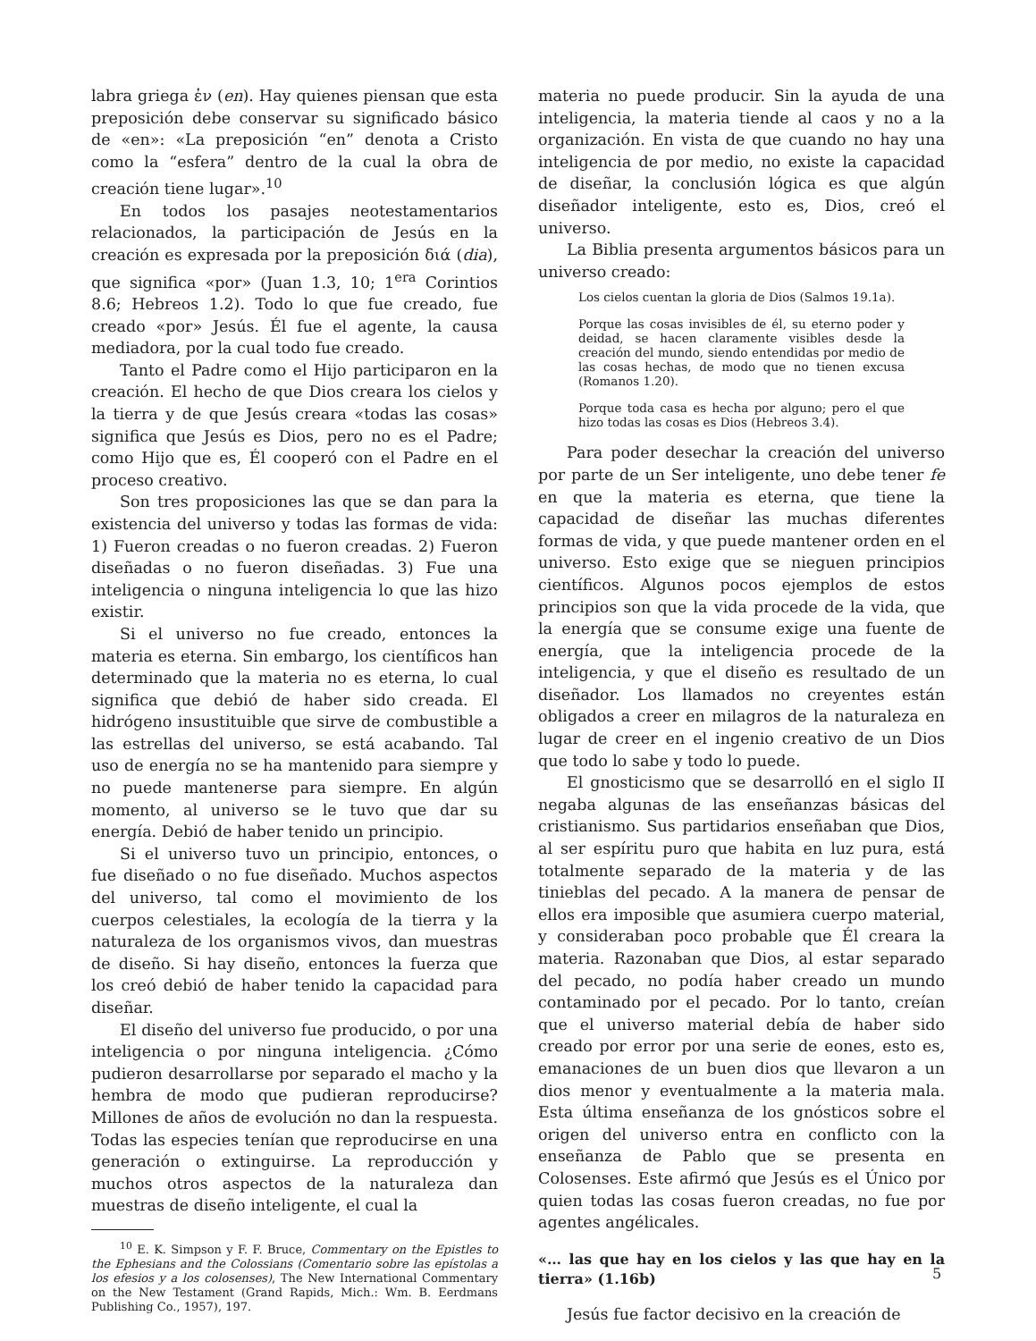labra griega ἐν (en). Hay quienes piensan que esta preposición debe conservar su significado básico de «en»: «La preposición “en” denota a Cristo como la “esfera” dentro de la cual la obra de creación tiene lugar».<sup>10</sup>
En todos los pasajes neotestamentarios relacionados, la participación de Jesús en la creación es expresada por la preposición διά (dia), que significa «por» (Juan 1.3, 10; 1<sup>era</sup> Corintios 8.6; Hebreos 1.2). Todo lo que fue creado, fue creado «por» Jesús. Él fue el agente, la causa mediadora, por la cual todo fue creado.
Tanto el Padre como el Hijo participaron en la creación. El hecho de que Dios creara los cielos y la tierra y de que Jesús creara «todas las cosas» significa que Jesús es Dios, pero no es el Padre; como Hijo que es, Él cooperó con el Padre en el proceso creativo.
Son tres proposiciones las que se dan para la existencia del universo y todas las formas de vida: 1) Fueron creadas o no fueron creadas. 2) Fueron diseñadas o no fueron diseñadas. 3) Fue una inteligencia o ninguna inteligencia lo que las hizo existir.
Si el universo no fue creado, entonces la materia es eterna. Sin embargo, los científicos han determinado que la materia no es eterna, lo cual significa que debió de haber sido creada. El hidrógeno insustituible que sirve de combustible a las estrellas del universo, se está acabando. Tal uso de energía no se ha mantenido para siempre y no puede mantenerse para siempre. En algún momento, al universo se le tuvo que dar su energía. Debió de haber tenido un principio.
Si el universo tuvo un principio, entonces, o fue diseñado o no fue diseñado. Muchos aspectos del universo, tal como el movimiento de los cuerpos celestiales, la ecología de la tierra y la naturaleza de los organismos vivos, dan muestras de diseño. Si hay diseño, entonces la fuerza que los creó debió de haber tenido la capacidad para diseñar.
El diseño del universo fue producido, o por una inteligencia o por ninguna inteligencia. ¿Cómo pudieron desarrollarse por separado el macho y la hembra de modo que pudieran reproducirse? Millones de años de evolución no dan la respuesta. Todas las especies tenían que reproducirse en una generación o extinguirse. La reproducción y muchos otros aspectos de la naturaleza dan muestras de diseño inteligente, el cual la
<sup>10</sup> E. K. Simpson y F. F. Bruce, Commentary on the Epistles to the Ephesians and the Colossians (Comentario sobre las epístolas a los efesios y a los colosenses), The New International Commentary on the New Testament (Grand Rapids, Mich.: Wm. B. Eerdmans Publishing Co., 1957), 197.
materia no puede producir. Sin la ayuda de una inteligencia, la materia tiende al caos y no a la organización. En vista de que cuando no hay una inteligencia de por medio, no existe la capacidad de diseñar, la conclusión lógica es que algún diseñador inteligente, esto es, Dios, creó el universo.
La Biblia presenta argumentos básicos para un universo creado:
Los cielos cuentan la gloria de Dios (Salmos 19.1a).
Porque las cosas invisibles de él, su eterno poder y deidad, se hacen claramente visibles desde la creación del mundo, siendo entendidas por medio de las cosas hechas, de modo que no tienen excusa (Romanos 1.20).
Porque toda casa es hecha por alguno; pero el que hizo todas las cosas es Dios (Hebreos 3.4).
Para poder desechar la creación del universo por parte de un Ser inteligente, uno debe tener fe en que la materia es eterna, que tiene la capacidad de diseñar las muchas diferentes formas de vida, y que puede mantener orden en el universo. Esto exige que se nieguen principios científicos. Algunos pocos ejemplos de estos principios son que la vida procede de la vida, que la energía que se consume exige una fuente de energía, que la inteligencia procede de la inteligencia, y que el diseño es resultado de un diseñador. Los llamados no creyentes están obligados a creer en milagros de la naturaleza en lugar de creer en el ingenio creativo de un Dios que todo lo sabe y todo lo puede.
El gnosticismo que se desarrolló en el siglo II negaba algunas de las enseñanzas básicas del cristianismo. Sus partidarios enseñaban que Dios, al ser espíritu puro que habita en luz pura, está totalmente separado de la materia y de las tinieblas del pecado. A la manera de pensar de ellos era imposible que asumiera cuerpo material, y consideraban poco probable que Él creara la materia. Razonaban que Dios, al estar separado del pecado, no podía haber creado un mundo contaminado por el pecado. Por lo tanto, creían que el universo material debía de haber sido creado por error por una serie de eones, esto es, emanaciones de un buen dios que llevaron a un dios menor y eventualmente a la materia mala. Esta última enseñanza de los gnósticos sobre el origen del universo entra en conflicto con la enseñanza de Pablo que se presenta en Colosenses. Este afirmó que Jesús es el Único por quien todas las cosas fueron creadas, no fue por agentes angélicales.
«… las que hay en los cielos y las que hay en la tierra» (1.16b)
Jesús fue factor decisivo en la creación de
5